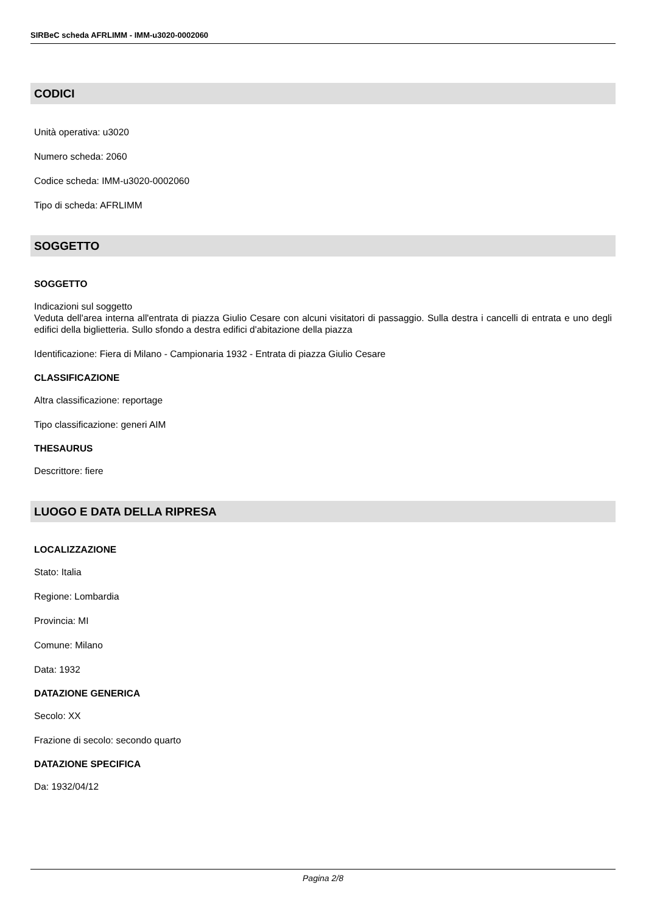SIRBeC scheda AFRLIMM - IMM-u3020-0002060
CODICI
Unità operativa: u3020
Numero scheda: 2060
Codice scheda: IMM-u3020-0002060
Tipo di scheda: AFRLIMM
SOGGETTO
SOGGETTO
Indicazioni sul soggetto
Veduta dell'area interna all'entrata di piazza Giulio Cesare con alcuni visitatori di passaggio. Sulla destra i cancelli di entrata e uno degli edifici della biglietteria. Sullo sfondo a destra edifici d'abitazione della piazza
Identificazione: Fiera di Milano - Campionaria 1932 - Entrata di piazza Giulio Cesare
CLASSIFICAZIONE
Altra classificazione: reportage
Tipo classificazione: generi AIM
THESAURUS
Descrittore: fiere
LUOGO E DATA DELLA RIPRESA
LOCALIZZAZIONE
Stato: Italia
Regione: Lombardia
Provincia: MI
Comune: Milano
Data: 1932
DATAZIONE GENERICA
Secolo: XX
Frazione di secolo: secondo quarto
DATAZIONE SPECIFICA
Da: 1932/04/12
Pagina 2/8